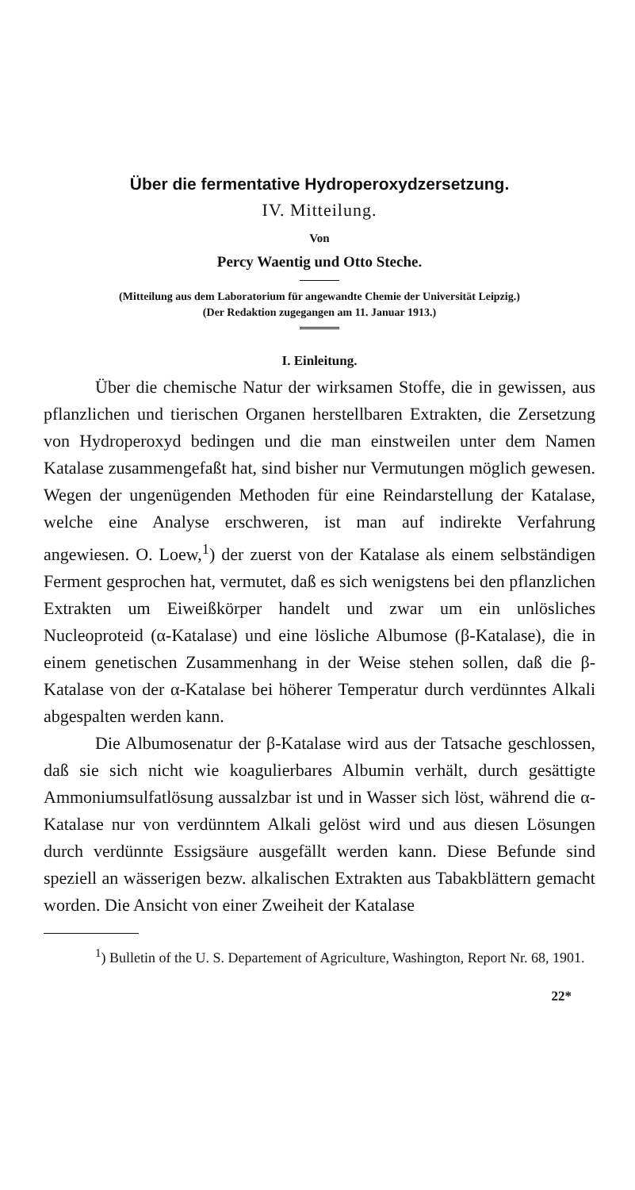Über die fermentative Hydroperoxydzersetzung.
IV. Mitteilung.
Von
Percy Waentig und Otto Steche.
(Mitteilung aus dem Laboratorium für angewandte Chemie der Universität Leipzig.)
(Der Redaktion zugegangen am 11. Januar 1913.)
I. Einleitung.
Über die chemische Natur der wirksamen Stoffe, die in gewissen, aus pflanzlichen und tierischen Organen herstellbaren Extrakten, die Zersetzung von Hydroperoxyd bedingen und die man einstweilen unter dem Namen Katalase zusammengefaßt hat, sind bisher nur Vermutungen möglich gewesen. Wegen der ungenügenden Methoden für eine Reindarstellung der Katalase, welche eine Analyse erschweren, ist man auf indirekte Verfahrung angewiesen. O. Loew,<sup>1</sup>) der zuerst von der Katalase als einem selbständigen Ferment gesprochen hat, vermutet, daß es sich wenigstens bei den pflanzlichen Extrakten um Eiweißkörper handelt und zwar um ein unlösliches Nucleoproteid (α-Katalase) und eine lösliche Albumose (β-Katalase), die in einem genetischen Zusammenhang in der Weise stehen sollen, daß die β-Katalase von der α-Katalase bei höherer Temperatur durch verdünntes Alkali abgespalten werden kann.
Die Albumosenatur der β-Katalase wird aus der Tatsache geschlossen, daß sie sich nicht wie koagulierbares Albumin verhält, durch gesättigte Ammoniumsulfatlösung aussalzbar ist und in Wasser sich löst, während die α-Katalase nur von verdünntem Alkali gelöst wird und aus diesen Lösungen durch verdünnte Essigsäure ausgefällt werden kann. Diese Befunde sind speziell an wässerigen bezw. alkalischen Extrakten aus Tabakblättern gemacht worden. Die Ansicht von einer Zweiheit der Katalase
<sup>1</sup>) Bulletin of the U. S. Departement of Agriculture, Washington, Report Nr. 68, 1901.
22*